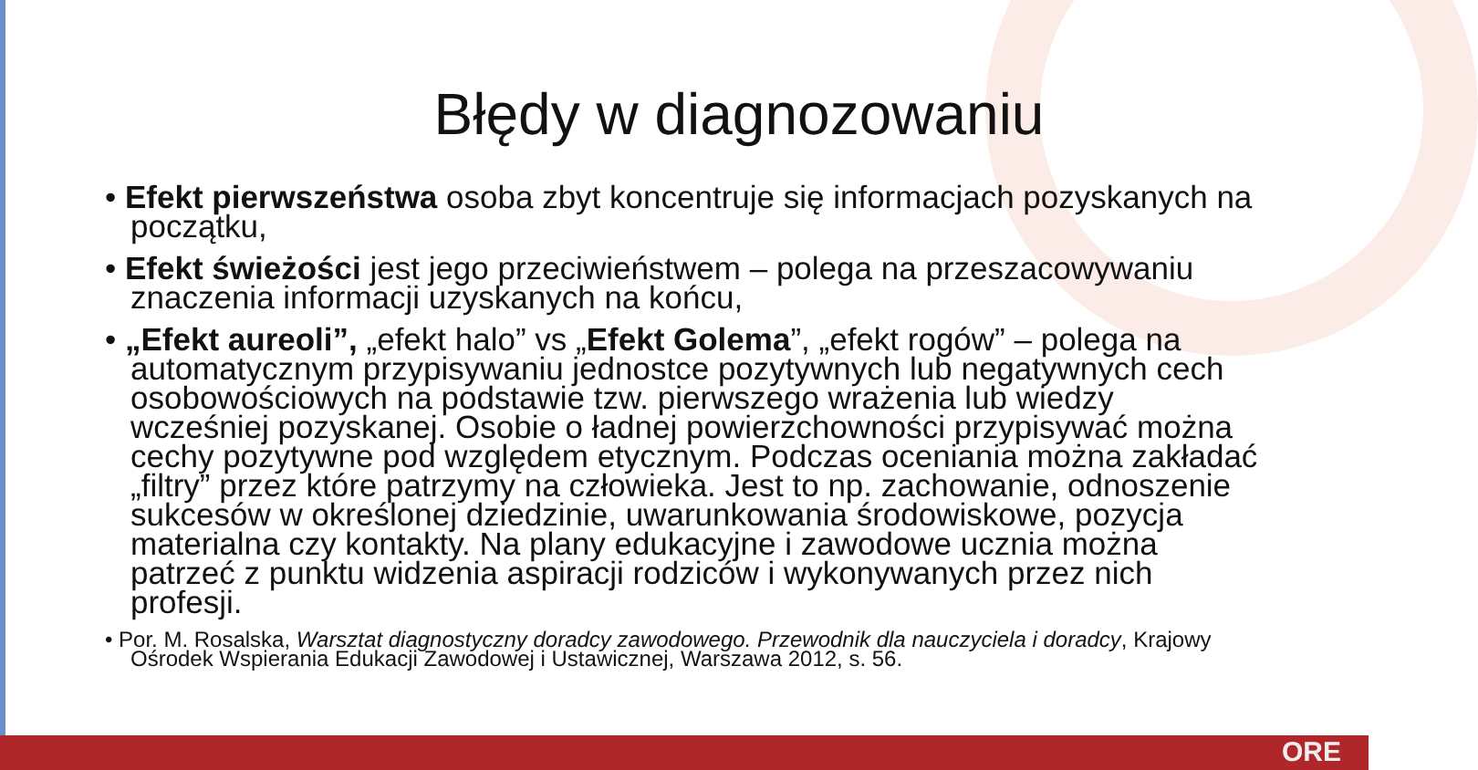Błędy w diagnozowaniu
• Efekt pierwszeństwa osoba zbyt koncentruje się informacjach pozyskanych na początku,
• Efekt świeżości jest jego przeciwieństwem – polega na przeszacowywaniu znaczenia informacji uzyskanych na końcu,
• „Efekt aureoli”, „efekt halo” vs „Efekt Golema”, „efekt rogów” – polega na automatycznym przypisywaniu jednostce pozytywnych lub negatywnych cech osobowościowych na podstawie tzw. pierwszego wrażenia lub wiedzy wcześniej pozyskanej. Osobie o ładnej powierzchowności przypisywać można cechy pozytywne pod względem etycznym. Podczas oceniania można zakładać „filtry” przez które patrzymy na człowieka. Jest to np. zachowanie, odnoszenie sukcesów w określonej dziedzinie, uwarunkowania środowiskowe, pozycja materialna czy kontakty. Na plany edukacyjne i zawodowe ucznia można patrzeć z punktu widzenia aspiracji rodziców i wykonywanych przez nich profesji.
• Por. M. Rosalska, Warsztat diagnostyczny doradcy zawodowego. Przewodnik dla nauczyciela i doradcy, Krajowy Ośrodek Wspierania Edukacji Zawodowej i Ustawicznej, Warszawa 2012, s. 56.
ORE